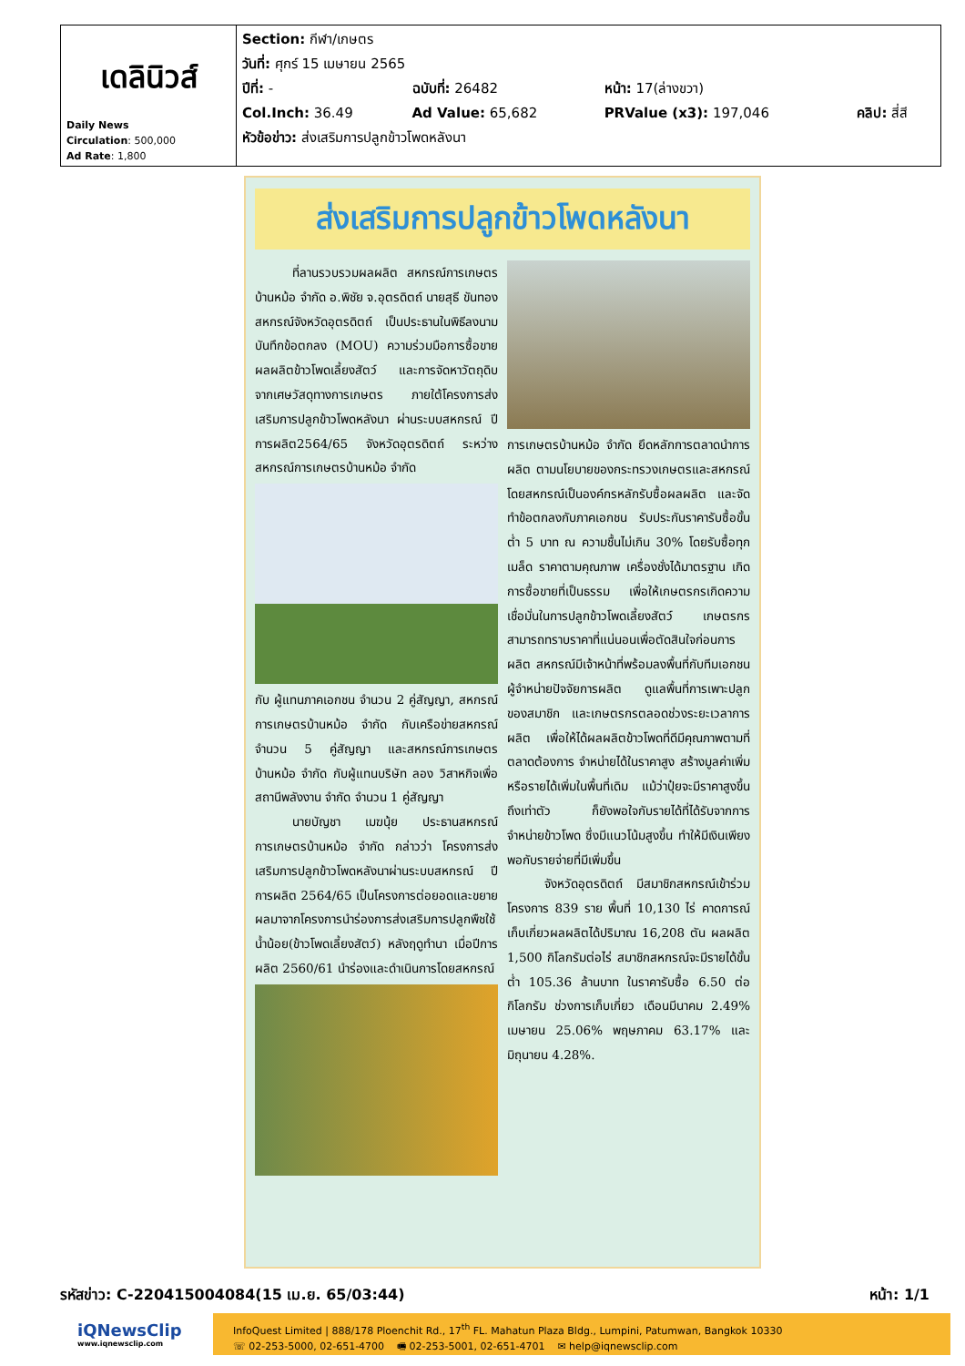| เดลินิวส์ Daily News Circulation : 500,000 Ad Rate : 1,800 | Section: กีฬา/เกษตร วันที่: ศุกร์ 15 เมษายน 2565 / ปีที่: - / ฉบับที่: 26482 / หน้า: 17(ล่างขวา) / / / Col.Inch: 36.49 / Ad Value: 65,682 / PRValue (x3): 197,046 / คลิป: สี่สี / หัวข้อข่าว: ส่งเสริมการปลูกข้าวโพดหลังนา |
ส่งเสริมการปลูกข้าวโพดหลังนา
ที่ลานรวบรวมผลผลิต สหกรณ์การเกษตรบ้านหม้อ จำกัด อ.พิชัย จ.อุตรดิตถ์ นายสุธี ขันทอง สหกรณ์จังหวัดอุตรดิตถ์ เป็นประธานในพิธีลงนามบันทึกข้อตกลง (MOU) ความร่วมมือการซื้อขายผลผลิตข้าวโพดเลี้ยงสัตว์ และการจัดหาวัตถุดิบจากเศษวัสดุทางการเกษตร ภายใต้โครงการส่งเสริมการปลูกข้าวโพดหลังนา ผ่านระบบสหกรณ์ ปีการผลิต2564/65 จังหวัดอุตรดิตถ์ ระหว่างสหกรณ์การเกษตรบ้านหม้อ จำกัด
กับ ผู้แทนภาคเอกชน จำนวน 2 คู่สัญญา, สหกรณ์การเกษตรบ้านหม้อ จำกัด กับเครือข่ายสหกรณ์ จำนวน 5 คู่สัญญา และสหกรณ์การเกษตรบ้านหม้อ จำกัด กับผู้แทนบริษัท ลอง วิสาหกิจเพื่อสถานีพลังงาน จำกัด จำนวน 1 คู่สัญญา
นายบัญชา เมฆนุ้ย ประธานสหกรณ์การเกษตรบ้านหม้อ จำกัด กล่าวว่า โครงการส่งเสริมการปลูกข้าวโพดหลังนาผ่านระบบสหกรณ์ ปีการผลิต 2564/65 เป็นโครงการต่อยอดและขยายผลมาจากโครงการนำร่องการส่งเสริมการปลูกพืชใช้น้ำน้อย(ข้าวโพดเลี้ยงสัตว์) หลังฤดูทำนา เมื่อปีการผลิต 2560/61 นำร่องและดำเนินการโดยสหกรณ์
การเกษตรบ้านหม้อ จำกัด ยึดหลักการตลาดนำการผลิต ตามนโยบายของกระทรวงเกษตรและสหกรณ์ โดยสหกรณ์เป็นองค์กรหลักรับซื้อผลผลิต และจัดทำข้อตกลงกับภาคเอกชน รับประกันราคารับซื้อขั้นต่ำ 5 บาท ณ ความชื้นไม่เกิน 30% โดยรับซื้อทุกเมล็ด ราคาตามคุณภาพ เครื่องชั่งได้มาตรฐาน เกิดการซื้อขายที่เป็นธรรม เพื่อให้เกษตรกรเกิดความเชื่อมั่นในการปลูกข้าวโพดเลี้ยงสัตว์ เกษตรกรสามารถทราบราคาที่แน่นอนเพื่อตัดสินใจก่อนการผลิต สหกรณ์มีเจ้าหน้าที่พร้อมลงพื้นที่กับทีมเอกชนผู้จำหน่ายปัจจัยการผลิต ดูแลพื้นที่การเพาะปลูกของสมาชิก และเกษตรกรตลอดช่วงระยะเวลาการผลิต เพื่อให้ได้ผลผลิตข้าวโพดที่ดีมีคุณภาพตามที่ตลาดต้องการ จำหน่ายได้ในราคาสูง สร้างมูลค่าเพิ่มหรือรายได้เพิ่มในพื้นที่เดิม แม้ว่าปุ๋ยจะมีราคาสูงขึ้นถึงเท่าตัว ก็ยังพอใจกับรายได้ที่ได้รับจากการจำหน่ายข้าวโพด ซึ่งมีแนวโน้มสูงขึ้น ทำให้มีเงินเพียงพอกับรายจ่ายที่มีเพิ่มขึ้น
จังหวัดอุตรดิตถ์ มีสมาชิกสหกรณ์เข้าร่วมโครงการ 839 ราย พื้นที่ 10,130 ไร่ คาดการณ์เก็บเกี่ยวผลผลิตได้ปริมาณ 16,208 ตัน ผลผลิต 1,500 กิโลกรัมต่อไร่ สมาชิกสหกรณ์จะมีรายได้ขั้นต่ำ 105.36 ล้านบาท ในราคารับซื้อ 6.50 ต่อกิโลกรัม ช่วงการเก็บเกี่ยว เดือนมีนาคม 2.49% เมษายน 25.06% พฤษภาคม 63.17% และมิถุนายน 4.28%.
รหัสข่าว: C-220415004084(15 เม.ย. 65/03:44) หน้า: 1/1
iQNewsClip
www.iqnewsclip.com
InfoQuest Limited | 888/178 Ploenchit Rd., 17<sup>th</sup> FL. Mahatun Plaza Bldg., Lumpini, Patumwan, Bangkok 10330
☏ 02-253-5000, 02-651-4700 🖷 02-253-5001, 02-651-4701 ✉ help@iqnewsclip.com